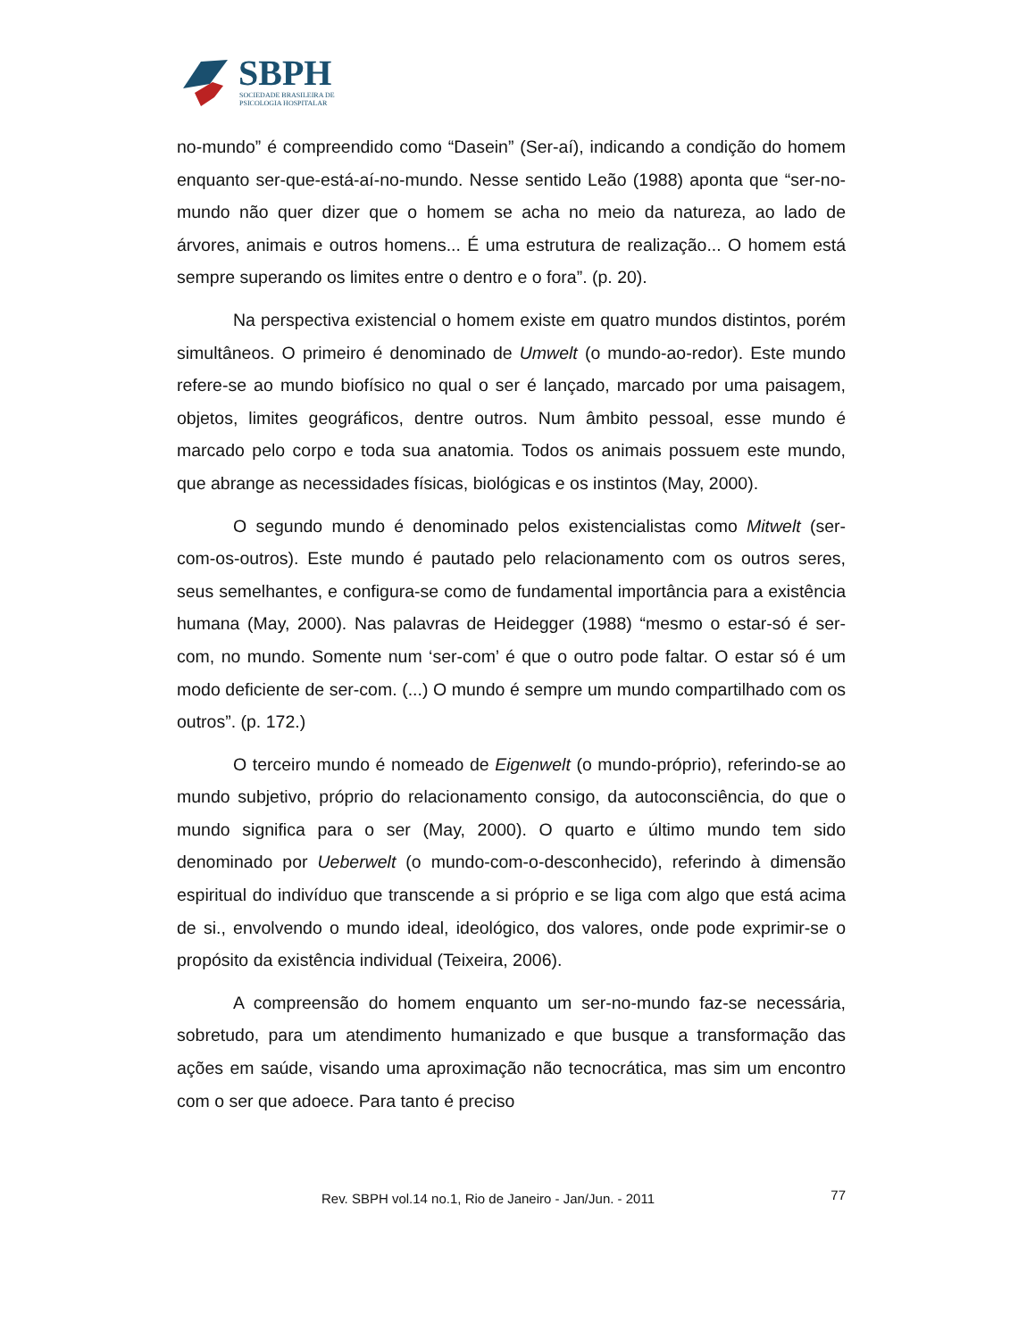SBPH
SOCIEDADE BRASILEIRA DE
PSICOLOGIA HOSPITALAR
no-mundo” é compreendido como “Dasein” (Ser-aí), indicando a condição do homem enquanto ser-que-está-aí-no-mundo. Nesse sentido Leão (1988) aponta que “ser-no-mundo não quer dizer que o homem se acha no meio da natureza, ao lado de árvores, animais e outros homens... É uma estrutura de realização... O homem está sempre superando os limites entre o dentro e o fora”. (p. 20).
Na perspectiva existencial o homem existe em quatro mundos distintos, porém simultâneos. O primeiro é denominado de Umwelt (o mundo-ao-redor). Este mundo refere-se ao mundo biofísico no qual o ser é lançado, marcado por uma paisagem, objetos, limites geográficos, dentre outros. Num âmbito pessoal, esse mundo é marcado pelo corpo e toda sua anatomia. Todos os animais possuem este mundo, que abrange as necessidades físicas, biológicas e os instintos (May, 2000).
O segundo mundo é denominado pelos existencialistas como Mitwelt (ser-com-os-outros). Este mundo é pautado pelo relacionamento com os outros seres, seus semelhantes, e configura-se como de fundamental importância para a existência humana (May, 2000). Nas palavras de Heidegger (1988) “mesmo o estar-só é ser-com, no mundo. Somente num ‘ser-com’ é que o outro pode faltar. O estar só é um modo deficiente de ser-com. (...) O mundo é sempre um mundo compartilhado com os outros”. (p. 172.)
O terceiro mundo é nomeado de Eigenwelt (o mundo-próprio), referindo-se ao mundo subjetivo, próprio do relacionamento consigo, da autoconsciência, do que o mundo significa para o ser (May, 2000). O quarto e último mundo tem sido denominado por Ueberwelt (o mundo-com-o-desconhecido), referindo à dimensão espiritual do indivíduo que transcende a si próprio e se liga com algo que está acima de si., envolvendo o mundo ideal, ideológico, dos valores, onde pode exprimir-se o propósito da existência individual (Teixeira, 2006).
A compreensão do homem enquanto um ser-no-mundo faz-se necessária, sobretudo, para um atendimento humanizado e que busque a transformação das ações em saúde, visando uma aproximação não tecnocrática, mas sim um encontro com o ser que adoece. Para tanto é preciso
Rev. SBPH vol.14 no.1, Rio de Janeiro - Jan/Jun. - 2011 77